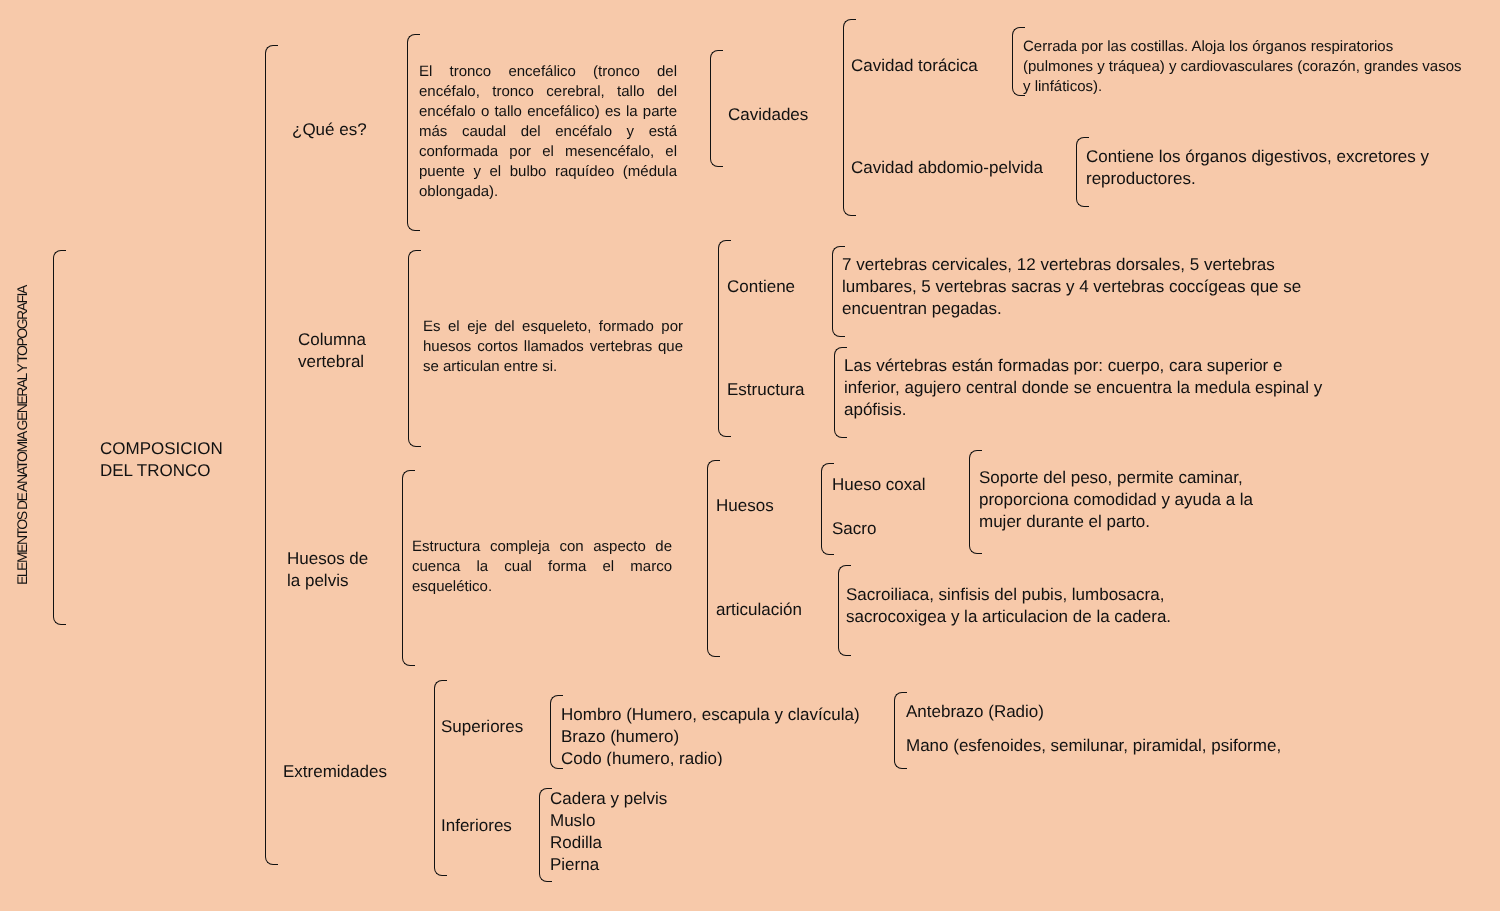ELEMENTOS DE ANATOMIA GENERAL Y TOPOGRAFIA
COMPOSICION
DEL TRONCO
¿Qué es?
El tronco encefálico (tronco del encéfalo, tronco cerebral, tallo del encéfalo o tallo encefálico) es la parte más caudal del encéfalo y está conformada por el mesencéfalo, el puente y el bulbo raquídeo (médula oblongada).
Cavidades
Cavidad torácica
Cerrada por las costillas. Aloja los órganos respiratorios (pulmones y tráquea) y cardiovasculares (corazón, grandes vasos y linfáticos).
Cavidad abdomio-pelvida
Contiene los órganos digestivos, excretores y reproductores.
Columna
vertebral
Es el eje del esqueleto, formado por huesos cortos llamados vertebras que se articulan entre si.
Contiene
7 vertebras cervicales, 12 vertebras dorsales, 5 vertebras lumbares, 5 vertebras sacras y 4 vertebras coccígeas que se encuentran pegadas.
Estructura
Las vértebras están formadas por: cuerpo, cara superior e inferior, agujero central donde se encuentra la medula espinal y apófisis.
Huesos de
la pelvis
Estructura compleja con aspecto de cuenca la cual forma el marco esquelético.
Huesos
Hueso coxal
Sacro
Soporte del peso, permite caminar, proporciona comodidad y ayuda a la mujer durante el parto.
articulación
Sacroiliaca, sinfisis del pubis, lumbosacra, sacrocoxigea y la articulacion de la cadera.
Extremidades
Superiores
Hombro (Humero, escapula y clavícula)
Brazo (humero)
Codo (humero, radio)
Antebrazo (Radio)
Mano (esfenoides, semilunar, piramidal, psiforme,
Inferiores
Cadera y pelvis
Muslo
Rodilla
Pierna